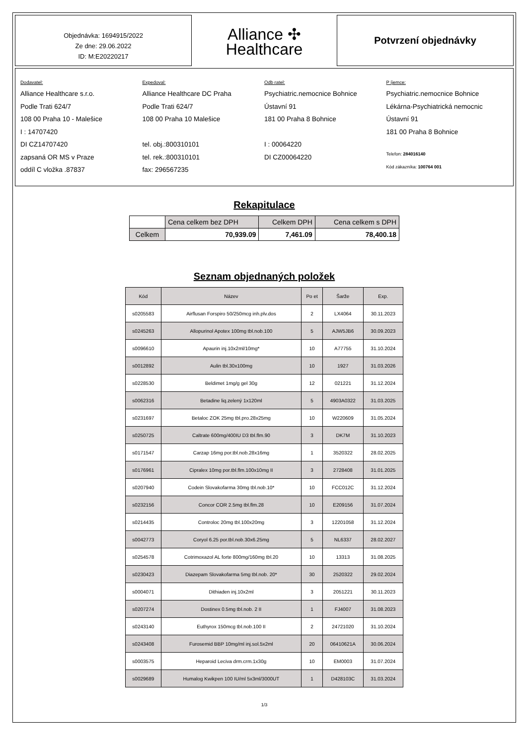Objednávka: 1694915/2022
Ze dne: 29.06.2022
ID: M:E20220217
Alliance ✣
Healthcare
Potvrzení objednávky
Dodavatel:
Alliance Healthcare s.r.o.
Podle Trati 624/7
108 00 Praha 10 - Malešice
I : 14707420
DI CZ14707420
zapsaná OR MS v Praze
oddíl C vložka .87837
Expedoval:
Alliance Healthcare DC Praha
Podle Trati 624/7
108 00 Praha 10 Malešice
tel. obj.:800310101
tel. rek.:800310101
fax: 296567235
Odb ratel:
Psychiatric.nemocnice Bohnice
Ústavní 91
181 00 Praha 8 Bohnice
I : 00064220
DI CZ00064220
P íjemce:
Psychiatric.nemocnice Bohnice
Lékárna-Psychiatrická nemocnic
Ústavní 91
181 00 Praha 8 Bohnice
Telefon: 284016140
Kód zákazníka: 100764 001
Rekapitulace
| | Cena celkem bez DPH | Celkem DPH | Cena celkem s DPH |
| Celkem | 70,939.09 | 7,461.09 | 78,400.18 |
Seznam objednaných položek
| Kód | Název | Po et | Šarže | Exp. |
| --- | --- | --- | --- | --- |
| s0205583 | Airflusan Forspiro 50/250mcg inh.plv.dos | 2 | LX4064 | 30.11.2023 |
| s0245263 | Allopurinol Apotex 100mg tbl.nob.100 | 5 | AJW5JB6 | 30.09.2023 |
| s0096610 | Apaurin inj.10x2ml/10mg* | 10 | A77755 | 31.10.2024 |
| s0012892 | Aulin tbl.30x100mg | 10 | 1927 | 31.03.2026 |
| s0228530 | Beldimet 1mg/g gel 30g | 12 | 021221 | 31.12.2024 |
| s0062316 | Betadine liq.zelený 1x120ml | 5 | 4903A0322 | 31.03.2025 |
| s0231697 | Betaloc ZOK 25mg tbl.pro.28x25mg | 10 | W220609 | 31.05.2024 |
| s0250725 | Caltrate 600mg/400IU D3 tbl.flm.90 | 3 | DK7M | 31.10.2023 |
| s0171547 | Carzap 16mg por.tbl.nob.28x16mg | 1 | 3520322 | 28.02.2025 |
| s0176961 | Cipralex 10mg por.tbl.flm.100x10mg II | 3 | 2728408 | 31.01.2025 |
| s0207940 | Codein Slovakofarma 30mg tbl.nob.10* | 10 | FCC012C | 31.12.2024 |
| s0232156 | Concor COR 2.5mg tbl.flm.28 | 10 | E209156 | 31.07.2024 |
| s0214435 | Controloc 20mg tbl.100x20mg | 3 | 12201058 | 31.12.2024 |
| s0042773 | Coryol 6.25 por.tbl.nob.30x6.25mg | 5 | NL6337 | 28.02.2027 |
| s0254578 | Cotrimoxazol AL forte 800mg/160mg tbl.20 | 10 | 13313 | 31.08.2025 |
| s0230423 | Diazepam Slovakofarma 5mg tbl.nob. 20* | 30 | 2520322 | 29.02.2024 |
| s0004071 | Dithiaden inj.10x2ml | 3 | 2051221 | 30.11.2023 |
| s0207274 | Dostinex 0.5mg tbl.nob. 2 II | 1 | FJ4007 | 31.08.2023 |
| s0243140 | Euthyrox 150mcg tbl.nob.100 II | 2 | 24721020 | 31.10.2024 |
| s0243408 | Furosemid BBP 10mg/ml inj.sol.5x2ml | 20 | 06410621A | 30.06.2024 |
| s0003575 | Heparoid Leciva drm.crm.1x30g | 10 | EM0003 | 31.07.2024 |
| s0029689 | Humalog Kwikpen 100 IU/ml 5x3ml/3000UT | 1 | D428103C | 31.03.2024 |
1/3